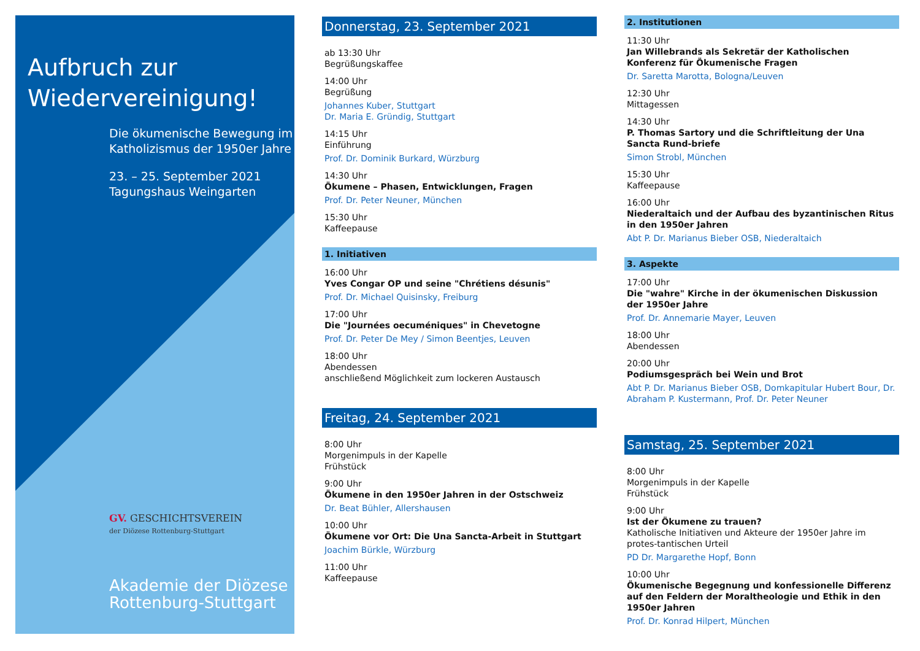Aufbruch zur
Wiedervereinigung!
Die ökumenische Bewegung im Katholizismus der 1950er Jahre
23. – 25. September 2021
Tagungshaus Weingarten
GV. GESCHICHTSVEREIN
der Diözese Rottenburg-Stuttgart
Akademie der Diözese
Rottenburg-Stuttgart
Donnerstag, 23. September 2021
ab 13:30 Uhr
Begrüßungskaffee
14:00 Uhr
Begrüßung
Johannes Kuber, Stuttgart
Dr. Maria E. Gründig, Stuttgart
14:15 Uhr
Einführung
Prof. Dr. Dominik Burkard, Würzburg
14:30 Uhr
Ökumene – Phasen, Entwicklungen, Fragen
Prof. Dr. Peter Neuner, München
15:30 Uhr
Kaffeepause
1. Initiativen
16:00 Uhr
Yves Congar OP und seine "Chrétiens désunis"
Prof. Dr. Michael Quisinsky, Freiburg
17:00 Uhr
Die "Journées oecuméniques" in Chevetogne
Prof. Dr. Peter De Mey / Simon Beentjes, Leuven
18:00 Uhr
Abendessen
anschließend Möglichkeit zum lockeren Austausch
Freitag, 24. September 2021
8:00 Uhr
Morgenimpuls in der Kapelle
Frühstück
9:00 Uhr
Ökumene in den 1950er Jahren in der Ostschweiz
Dr. Beat Bühler, Allershausen
10:00 Uhr
Ökumene vor Ort: Die Una Sancta-Arbeit in Stuttgart
Joachim Bürkle, Würzburg
11:00 Uhr
Kaffeepause
2. Institutionen
11:30 Uhr
Jan Willebrands als Sekretär der Katholischen Konferenz für Ökumenische Fragen
Dr. Saretta Marotta, Bologna/Leuven
12:30 Uhr
Mittagessen
14:30 Uhr
P. Thomas Sartory und die Schriftleitung der Una Sancta Rund-briefe
Simon Strobl, München
15:30 Uhr
Kaffeepause
16:00 Uhr
Niederaltaich und der Aufbau des byzantinischen Ritus in den 1950er Jahren
Abt P. Dr. Marianus Bieber OSB, Niederaltaich
3. Aspekte
17:00 Uhr
Die "wahre" Kirche in der ökumenischen Diskussion der 1950er Jahre
Prof. Dr. Annemarie Mayer, Leuven
18:00 Uhr
Abendessen
20:00 Uhr
Podiumsgespräch bei Wein und Brot
Abt P. Dr. Marianus Bieber OSB, Domkapitular Hubert Bour, Dr. Abraham P. Kustermann, Prof. Dr. Peter Neuner
Samstag, 25. September 2021
8:00 Uhr
Morgenimpuls in der Kapelle
Frühstück
9:00 Uhr
Ist der Ökumene zu trauen?
Katholische Initiativen und Akteure der 1950er Jahre im protes-tantischen Urteil
PD Dr. Margarethe Hopf, Bonn
10:00 Uhr
Ökumenische Begegnung und konfessionelle Differenz auf den Feldern der Moraltheologie und Ethik in den 1950er Jahren
Prof. Dr. Konrad Hilpert, München